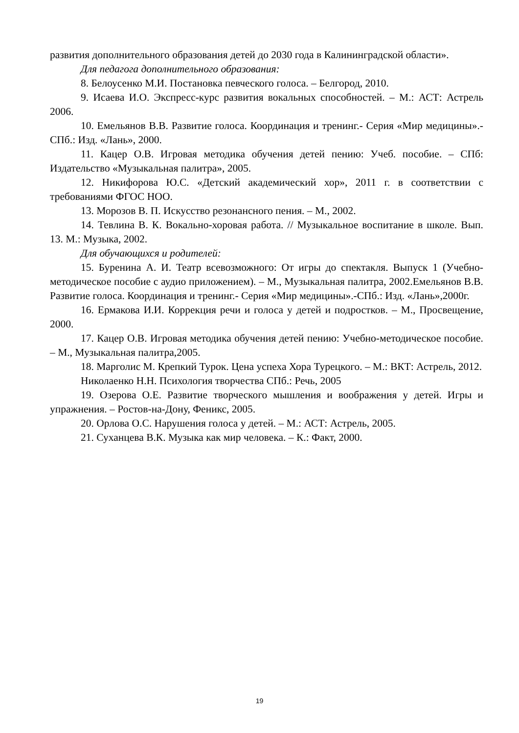развития дополнительного образования детей до 2030 года в Калининградской области».
Для педагога дополнительного образования:
8. Белоусенко М.И. Постановка певческого голоса. – Белгород, 2010.
9. Исаева И.О. Экспресс-курс развития вокальных способностей. – М.: АСТ: Астрель 2006.
10. Емельянов В.В. Развитие голоса. Координация и тренинг.- Серия «Мир медицины».-СПб.: Изд. «Лань», 2000.
11. Кацер О.В. Игровая методика обучения детей пению: Учеб. пособие. – СПб: Издательство «Музыкальная палитра», 2005.
12. Никифорова Ю.С. «Детский академический хор», 2011 г. в соответствии с требованиями ФГОС НОО.
13. Морозов В. П. Искусство резонансного пения. – М., 2002.
14. Тевлина В. К. Вокально-хоровая работа. // Музыкальное воспитание в школе. Вып. 13. М.: Музыка, 2002.
Для обучающихся и родителей:
15. Буренина А. И. Театр всевозможного: От игры до спектакля. Выпуск 1 (Учебно-методическое пособие с аудио приложением). – М., Музыкальная палитра, 2002.Емельянов В.В. Развитие голоса. Координация и тренинг.- Серия «Мир медицины».-СПб.: Изд. «Лань»,2000г.
16. Ермакова И.И. Коррекция речи и голоса у детей и подростков. – М., Просвещение, 2000.
17. Кацер О.В. Игровая методика обучения детей пению: Учебно-методическое пособие. – М., Музыкальная палитра,2005.
18. Марголис М. Крепкий Турок. Цена успеха Хора Турецкого. – М.: ВКТ: Астрель, 2012.
Николаенко Н.Н. Психология творчества СПб.: Речь, 2005
19. Озерова О.Е. Развитие творческого мышления и воображения у детей. Игры и упражнения. – Ростов-на-Дону, Феникс, 2005.
20. Орлова О.С. Нарушения голоса у детей. – М.: АСТ: Астрель, 2005.
21. Суханцева В.К. Музыка как мир человека. – К.: Факт, 2000.
19